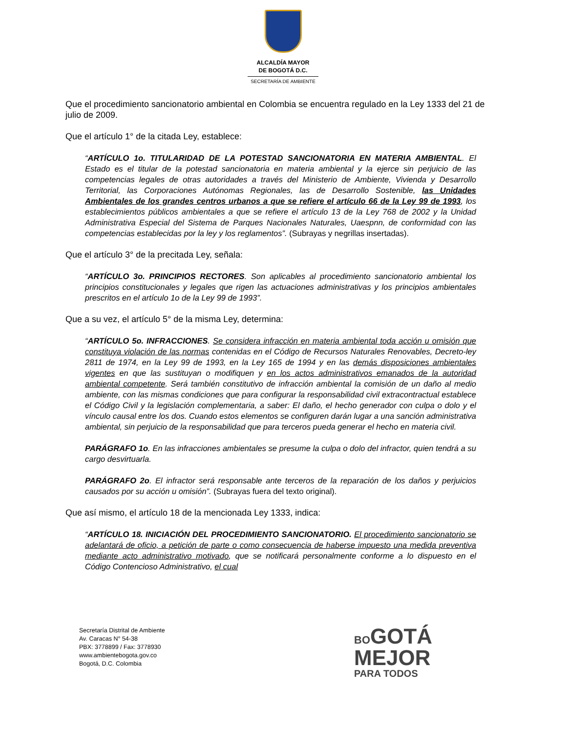ALCALDÍA MAYOR
DE BOGOTÁ D.C.
SECRETARÍA DE AMBIENTE
Que el procedimiento sancionatorio ambiental en Colombia se encuentra regulado en la Ley 1333 del 21 de julio de 2009.
Que el artículo 1° de la citada Ley, establece:
“ARTÍCULO 1o. TITULARIDAD DE LA POTESTAD SANCIONATORIA EN MATERIA AMBIENTAL. El Estado es el titular de la potestad sancionatoria en materia ambiental y la ejerce sin perjuicio de las competencias legales de otras autoridades a través del Ministerio de Ambiente, Vivienda y Desarrollo Territorial, las Corporaciones Autónomas Regionales, las de Desarrollo Sostenible, las Unidades Ambientales de los grandes centros urbanos a que se refiere el artículo 66 de la Ley 99 de 1993, los establecimientos públicos ambientales a que se refiere el artículo 13 de la Ley 768 de 2002 y la Unidad Administrativa Especial del Sistema de Parques Nacionales Naturales, Uaespnn, de conformidad con las competencias establecidas por la ley y los reglamentos”. (Subrayas y negrillas insertadas).
Que el artículo 3° de la precitada Ley, señala:
“ARTÍCULO 3o. PRINCIPIOS RECTORES. Son aplicables al procedimiento sancionatorio ambiental los principios constitucionales y legales que rigen las actuaciones administrativas y los principios ambientales prescritos en el artículo 1o de la Ley 99 de 1993”.
Que a su vez, el artículo 5° de la misma Ley, determina:
“ARTÍCULO 5o. INFRACCIONES. Se considera infracción en materia ambiental toda acción u omisión que constituya violación de las normas contenidas en el Código de Recursos Naturales Renovables, Decreto-ley 2811 de 1974, en la Ley 99 de 1993, en la Ley 165 de 1994 y en las demás disposiciones ambientales vigentes en que las sustituyan o modifiquen y en los actos administrativos emanados de la autoridad ambiental competente. Será también constitutivo de infracción ambiental la comisión de un daño al medio ambiente, con las mismas condiciones que para configurar la responsabilidad civil extracontractual establece el Código Civil y la legislación complementaria, a saber: El daño, el hecho generador con culpa o dolo y el vínculo causal entre los dos. Cuando estos elementos se configuren darán lugar a una sanción administrativa ambiental, sin perjuicio de la responsabilidad que para terceros pueda generar el hecho en materia civil.
PARÁGRAFO 1o. En las infracciones ambientales se presume la culpa o dolo del infractor, quien tendrá a su cargo desvirtuarla.
PARÁGRAFO 2o. El infractor será responsable ante terceros de la reparación de los daños y perjuicios causados por su acción u omisión”. (Subrayas fuera del texto original).
Que así mismo, el artículo 18 de la mencionada Ley 1333, indica:
“ARTÍCULO 18. INICIACIÓN DEL PROCEDIMIENTO SANCIONATORIO. El procedimiento sancionatorio se adelantará de oficio, a petición de parte o como consecuencia de haberse impuesto una medida preventiva mediante acto administrativo motivado, que se notificará personalmente conforme a lo dispuesto en el Código Contencioso Administrativo, el cual
Secretaría Distrital de Ambiente
Av. Caracas N° 54-38
PBX: 3778899 / Fax: 3778930
www.ambientebogota.gov.co
Bogotá, D.C. Colombia
BO GOTÁ
MEJOR
PARA TODOS